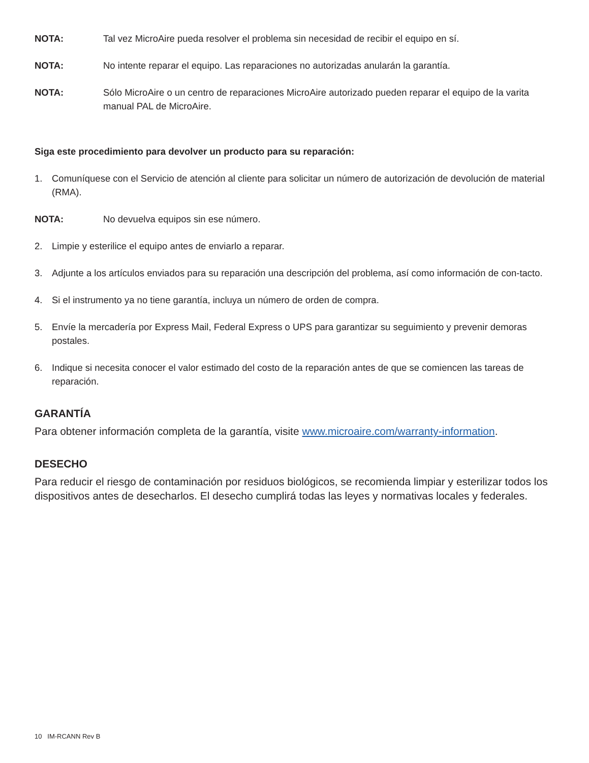NOTA: Tal vez MicroAire pueda resolver el problema sin necesidad de recibir el equipo en sí.
NOTA: No intente reparar el equipo. Las reparaciones no autorizadas anularán la garantía.
NOTA: Sólo MicroAire o un centro de reparaciones MicroAire autorizado pueden reparar el equipo de la varita manual PAL de MicroAire.
Siga este procedimiento para devolver un producto para su reparación:
1. Comuníquese con el Servicio de atención al cliente para solicitar un número de autorización de devolución de material (RMA).
NOTA: No devuelva equipos sin ese número.
2. Limpie y esterilice el equipo antes de enviarlo a reparar.
3. Adjunte a los artículos enviados para su reparación una descripción del problema, así como información de con-tacto.
4. Si el instrumento ya no tiene garantía, incluya un número de orden de compra.
5. Envíe la mercadería por Express Mail, Federal Express o UPS para garantizar su seguimiento y prevenir demoras postales.
6. Indique si necesita conocer el valor estimado del costo de la reparación antes de que se comiencen las tareas de reparación.
GARANTÍA
Para obtener información completa de la garantía, visite www.microaire.com/warranty-information.
DESECHO
Para reducir el riesgo de contaminación por residuos biológicos, se recomienda limpiar y esterilizar todos los dispositivos antes de desecharlos. El desecho cumplirá todas las leyes y normativas locales y federales.
10 IM-RCANN Rev B